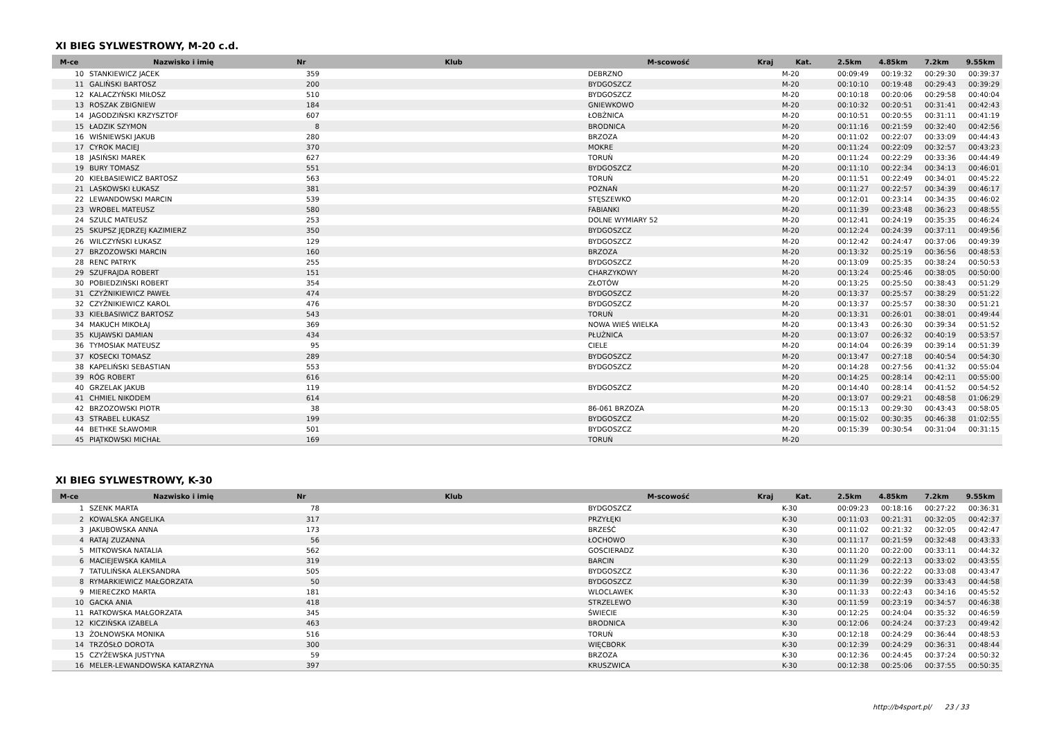XI BIEG SYLWESTROWY, M-20 c.d.
| M-ce | Nazwisko i imię | Nr | Klub | M-scowość | Kraj | Kat. | 2.5km | 4.85km | 7.2km | 9.55km |
| --- | --- | --- | --- | --- | --- | --- | --- | --- | --- | --- |
| 10 | STANKIEWICZ JACEK | 359 | | DEBRZNO | | M-20 | 00:09:49 | 00:19:32 | 00:29:30 | 00:39:37 |
| 11 | GALIŃSKI BARTOSZ | 200 | | BYDGOSZCZ | | M-20 | 00:10:10 | 00:19:48 | 00:29:43 | 00:39:29 |
| 12 | KALACZYŃSKI MIŁOSZ | 510 | | BYDGOSZCZ | | M-20 | 00:10:18 | 00:20:06 | 00:29:58 | 00:40:04 |
| 13 | ROSZAK ZBIGNIEW | 184 | | GNIEWKOWO | | M-20 | 00:10:32 | 00:20:51 | 00:31:41 | 00:42:43 |
| 14 | JAGODZIŃSKI KRZYSZTOF | 607 | | ŁOBŻNICA | | M-20 | 00:10:51 | 00:20:55 | 00:31:11 | 00:41:19 |
| 15 | ŁADZIK SZYMON | 8 | | BRODNICA | | M-20 | 00:11:16 | 00:21:59 | 00:32:40 | 00:42:56 |
| 16 | WIŚNIEWSKI JAKUB | 280 | | BRZOZA | | M-20 | 00:11:02 | 00:22:07 | 00:33:09 | 00:44:43 |
| 17 | CYROK MACIEJ | 370 | | MOKRE | | M-20 | 00:11:24 | 00:22:09 | 00:32:57 | 00:43:23 |
| 18 | JASIŃSKI MAREK | 627 | | TORUŃ | | M-20 | 00:11:24 | 00:22:29 | 00:33:36 | 00:44:49 |
| 19 | BURY TOMASZ | 551 | | BYDGOSZCZ | | M-20 | 00:11:10 | 00:22:34 | 00:34:13 | 00:46:01 |
| 20 | KIEŁBASIEWICZ BARTOSZ | 563 | | TORUŃ | | M-20 | 00:11:51 | 00:22:49 | 00:34:01 | 00:45:22 |
| 21 | LASKOWSKI ŁUKASZ | 381 | | POZNAŃ | | M-20 | 00:11:27 | 00:22:57 | 00:34:39 | 00:46:17 |
| 22 | LEWANDOWSKI MARCIN | 539 | | STĘSZEWKO | | M-20 | 00:12:01 | 00:23:14 | 00:34:35 | 00:46:02 |
| 23 | WROBEL MATEUSZ | 580 | | FABIANKI | | M-20 | 00:11:39 | 00:23:48 | 00:36:23 | 00:48:55 |
| 24 | SZULC MATEUSZ | 253 | | DOLNE WYMIARY 52 | | M-20 | 00:12:41 | 00:24:19 | 00:35:35 | 00:46:24 |
| 25 | SKUPSZ JĘDRZEJ KAZIMIERZ | 350 | | BYDGOSZCZ | | M-20 | 00:12:24 | 00:24:39 | 00:37:11 | 00:49:56 |
| 26 | WILCZYŃSKI ŁUKASZ | 129 | | BYDGOSZCZ | | M-20 | 00:12:42 | 00:24:47 | 00:37:06 | 00:49:39 |
| 27 | BRZOZOWSKI MARCIN | 160 | | BRZOZA | | M-20 | 00:13:32 | 00:25:19 | 00:36:56 | 00:48:53 |
| 28 | RENC PATRYK | 255 | | BYDGOSZCZ | | M-20 | 00:13:09 | 00:25:35 | 00:38:24 | 00:50:53 |
| 29 | SZUFRAJDA ROBERT | 151 | | CHARZYKOWY | | M-20 | 00:13:24 | 00:25:46 | 00:38:05 | 00:50:00 |
| 30 | POBIEDZIŃSKI ROBERT | 354 | | ZŁOTÓW | | M-20 | 00:13:25 | 00:25:50 | 00:38:43 | 00:51:29 |
| 31 | CZYŻNIKIEWICZ PAWEŁ | 474 | | BYDGOSZCZ | | M-20 | 00:13:37 | 00:25:57 | 00:38:29 | 00:51:22 |
| 32 | CZYŻNIKIEWICZ KAROL | 476 | | BYDGOSZCZ | | M-20 | 00:13:37 | 00:25:57 | 00:38:30 | 00:51:21 |
| 33 | KIEŁBASIWICZ BARTOSZ | 543 | | TORUŃ | | M-20 | 00:13:31 | 00:26:01 | 00:38:01 | 00:49:44 |
| 34 | MAKUCH MIKOŁAJ | 369 | | NOWA WIEŚ WIELKA | | M-20 | 00:13:43 | 00:26:30 | 00:39:34 | 00:51:52 |
| 35 | KUJAWSKI DAMIAN | 434 | | PŁUŻNICA | | M-20 | 00:13:07 | 00:26:32 | 00:40:19 | 00:53:57 |
| 36 | TYMOSIAK MATEUSZ | 95 | | CIELE | | M-20 | 00:14:04 | 00:26:39 | 00:39:14 | 00:51:39 |
| 37 | KOSECKI TOMASZ | 289 | | BYDGOSZCZ | | M-20 | 00:13:47 | 00:27:18 | 00:40:54 | 00:54:30 |
| 38 | KAPELIŃSKI SEBASTIAN | 553 | | BYDGOSZCZ | | M-20 | 00:14:28 | 00:27:56 | 00:41:32 | 00:55:04 |
| 39 | RÓG ROBERT | 616 | | | | M-20 | 00:14:25 | 00:28:14 | 00:42:11 | 00:55:00 |
| 40 | GRZELAK JAKUB | 119 | | BYDGOSZCZ | | M-20 | 00:14:40 | 00:28:14 | 00:41:52 | 00:54:52 |
| 41 | CHMIEL NIKODEM | 614 | | | | M-20 | 00:13:07 | 00:29:21 | 00:48:58 | 01:06:29 |
| 42 | BRZOZOWSKI PIOTR | 38 | | 86-061 BRZOZA | | M-20 | 00:15:13 | 00:29:30 | 00:43:43 | 00:58:05 |
| 43 | STRABEL ŁUKASZ | 199 | | BYDGOSZCZ | | M-20 | 00:15:02 | 00:30:35 | 00:46:38 | 01:02:55 |
| 44 | BETHKE SŁAWOMIR | 501 | | BYDGOSZCZ | | M-20 | 00:15:39 | 00:30:54 | 00:31:04 | 00:31:15 |
| 45 | PIĄTKOWSKI MICHAŁ | 169 | | TORUŃ | | M-20 | | | | |
XI BIEG SYLWESTROWY, K-30
| M-ce | Nazwisko i imię | Nr | Klub | M-scowość | Kraj | Kat. | 2.5km | 4.85km | 7.2km | 9.55km |
| --- | --- | --- | --- | --- | --- | --- | --- | --- | --- | --- |
| 1 | SZENK MARTA | 78 | | BYDGOSZCZ | | K-30 | 00:09:23 | 00:18:16 | 00:27:22 | 00:36:31 |
| 2 | KOWALSKA ANGELIKA | 317 | | PRZYŁĘKI | | K-30 | 00:11:03 | 00:21:31 | 00:32:05 | 00:42:37 |
| 3 | JAKUBOWSKA ANNA | 173 | | BRZEŚĆ | | K-30 | 00:11:02 | 00:21:32 | 00:32:05 | 00:42:47 |
| 4 | RATAJ ZUZANNA | 56 | | ŁOCHOWO | | K-30 | 00:11:17 | 00:21:59 | 00:32:48 | 00:43:33 |
| 5 | MITKOWSKA NATALIA | 562 | | GOSCIERADZ | | K-30 | 00:11:20 | 00:22:00 | 00:33:11 | 00:44:32 |
| 6 | MACIEJEWSKA KAMILA | 319 | | BARCIN | | K-30 | 00:11:29 | 00:22:13 | 00:33:02 | 00:43:55 |
| 7 | TATULIŃSKA ALEKSANDRA | 505 | | BYDGOSZCZ | | K-30 | 00:11:36 | 00:22:22 | 00:33:08 | 00:43:47 |
| 8 | RYMARKIEWICZ MAŁGORZATA | 50 | | BYDGOSZCZ | | K-30 | 00:11:39 | 00:22:39 | 00:33:43 | 00:44:58 |
| 9 | MIERECZKO MARTA | 181 | | WLOCLAWEK | | K-30 | 00:11:33 | 00:22:43 | 00:34:16 | 00:45:52 |
| 10 | GACKA ANIA | 418 | | STRZELEWO | | K-30 | 00:11:59 | 00:23:19 | 00:34:57 | 00:46:38 |
| 11 | RATKOWSKA MAŁGORZATA | 345 | | ŚWIECIE | | K-30 | 00:12:25 | 00:24:04 | 00:35:32 | 00:46:59 |
| 12 | KICZIŃSKA IZABELA | 463 | | BRODNICA | | K-30 | 00:12:06 | 00:24:24 | 00:37:23 | 00:49:42 |
| 13 | ŻOŁNOWSKA MONIKA | 516 | | TORUŃ | | K-30 | 00:12:18 | 00:24:29 | 00:36:44 | 00:48:53 |
| 14 | TRZÓSŁO DOROTA | 300 | | WIĘCBORK | | K-30 | 00:12:39 | 00:24:29 | 00:36:31 | 00:48:44 |
| 15 | CZYŻEWSKA JUSTYNA | 59 | | BRZOZA | | K-30 | 00:12:36 | 00:24:45 | 00:37:24 | 00:50:32 |
| 16 | MELER-LEWANDOWSKA KATARZYNA | 397 | | KRUSZWICA | | K-30 | 00:12:38 | 00:25:06 | 00:37:55 | 00:50:35 |
http://b4sport.pl/ 23 / 33